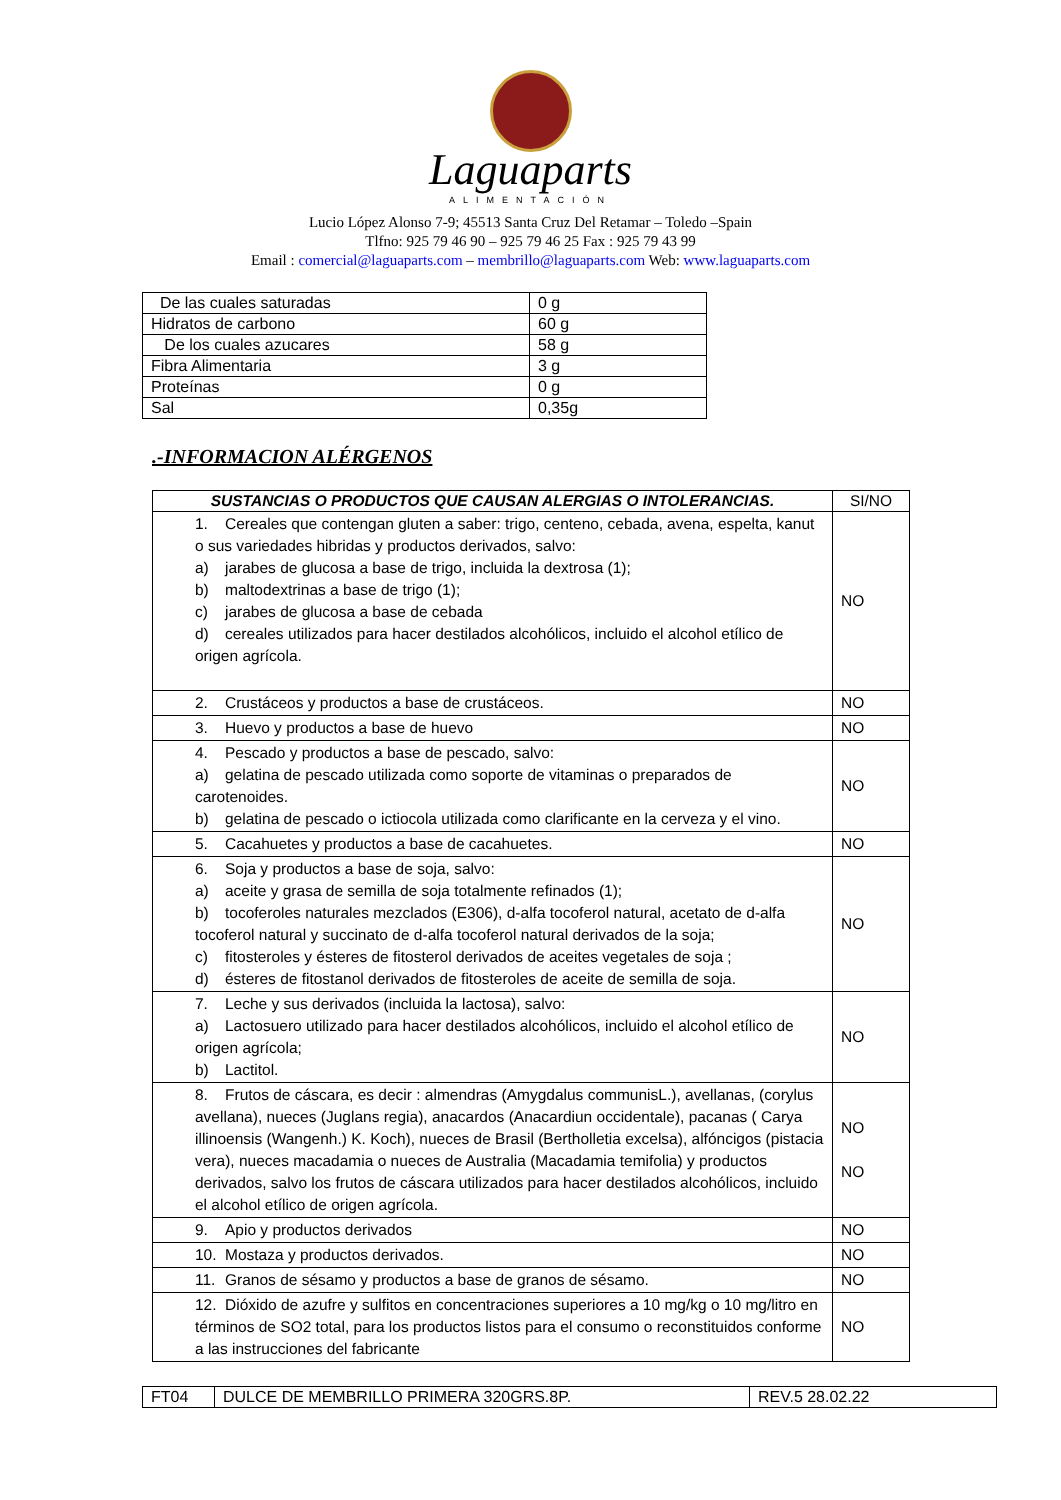Laguaparts
ALIMENTACIÓN
Lucio López Alonso 7-9; 45513 Santa Cruz Del Retamar – Toledo –Spain
Tlfno: 925 79 46 90 – 925 79 46 25 Fax : 925 79 43 99
Email : comercial@laguaparts.com – membrillo@laguaparts.com Web: www.laguaparts.com
| De las cuales saturadas | 0 g |
| Hidratos de carbono | 60 g |
| De los cuales azucares | 58 g |
| Fibra Alimentaria | 3 g |
| Proteínas | 0 g |
| Sal | 0,35g |
.-INFORMACION ALÉRGENOS
| SUSTANCIAS O PRODUCTOS QUE CAUSAN ALERGIAS O INTOLERANCIAS. | SI/NO |
| --- | --- |
| 1. Cereales que contengan gluten a saber: trigo, centeno, cebada, avena, espelta, kanut o sus variedades hibridas y productos derivados, salvo: a) jarabes de glucosa a base de trigo, incluida la dextrosa (1); b) maltodextrinas a base de trigo (1); c) jarabes de glucosa a base de cebada d) cereales utilizados para hacer destilados alcohólicos, incluido el alcohol etílico de origen agrícola. | NO |
| 2. Crustáceos y productos a base de crustáceos. | NO |
| 3. Huevo y productos a base de huevo | NO |
| 4. Pescado y productos a base de pescado, salvo: a) gelatina de pescado utilizada como soporte de vitaminas o preparados de carotenoides. b) gelatina de pescado o ictiocola utilizada como clarificante en la cerveza y el vino. | NO |
| 5. Cacahuetes y productos a base de cacahuetes. | NO |
| 6. Soja y productos a base de soja, salvo: a) aceite y grasa de semilla de soja totalmente refinados (1); b) tocoferoles naturales mezclados (E306), d-alfa tocoferol natural, acetato de d-alfa tocoferol natural y succinato de d-alfa tocoferol natural derivados de la soja; c) fitosteroles y ésteres de fitosterol derivados de aceites vegetales de soja ; d) ésteres de fitostanol derivados de fitosteroles de aceite de semilla de soja. | NO |
| 7. Leche y sus derivados (incluida la lactosa), salvo: a) Lactosuero utilizado para hacer destilados alcohólicos, incluido el alcohol etílico de origen agrícola; b) Lactitol. | NO |
| 8. Frutos de cáscara, es decir : almendras (Amygdalus communisL.), avellanas, (corylus avellana), nueces (Juglans regia), anacardos (Anacardiun occidentale), pacanas ( Carya illinoensis (Wangenh.) K. Koch), nueces de Brasil (Bertholletia excelsa), alfóncigos (pistacia vera), nueces macadamia o nueces de Australia (Macadamia temifolia) y productos derivados, salvo los frutos de cáscara utilizados para hacer destilados alcohólicos, incluido el alcohol etílico de origen agrícola. | NO NO |
| 9. Apio y productos derivados | NO |
| 10. Mostaza y productos derivados. | NO |
| 11. Granos de sésamo y productos a base de granos de sésamo. | NO |
| 12. Dióxido de azufre y sulfitos en concentraciones superiores a 10 mg/kg o 10 mg/litro en términos de SO2 total, para los productos listos para el consumo o reconstituidos conforme a las instrucciones del fabricante | NO |
| FT04 | DULCE DE MEMBRILLO PRIMERA 320GRS.8P. | REV.5 28.02.22 |